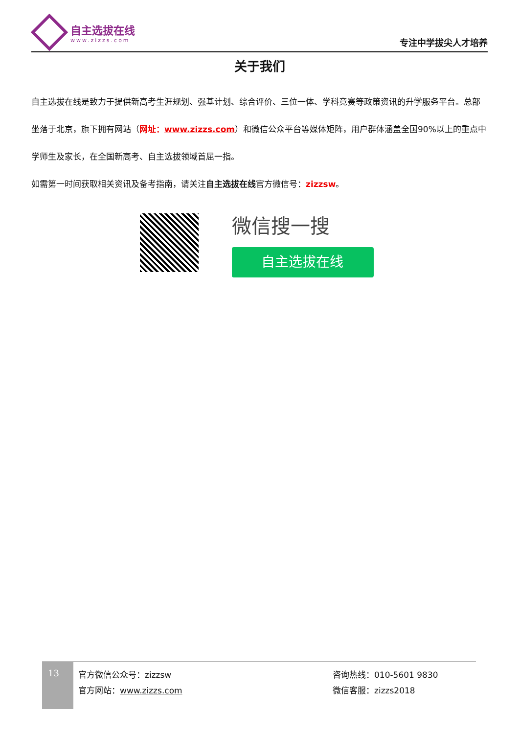自主选拔在线
www.zizzs.com
专注中学拔尖人才培养
关于我们
自主选拔在线是致力于提供新高考生涯规划、强基计划、综合评价、三位一体、学科竞赛等政策资讯的升学服务平台。总部坐落于北京，旗下拥有网站（网址：www.zizzs.com）和微信公众平台等媒体矩阵，用户群体涵盖全国90%以上的重点中学师生及家长，在全国新高考、自主选拔领域首屈一指。
如需第一时间获取相关资讯及备考指南，请关注自主选拔在线官方微信号：zizzsw。
微信搜一搜
自主选拔在线
13
官方微信公众号：zizzsw
官方网站：www.zizzs.com
咨询热线：010-5601 9830
微信客服：zizzs2018